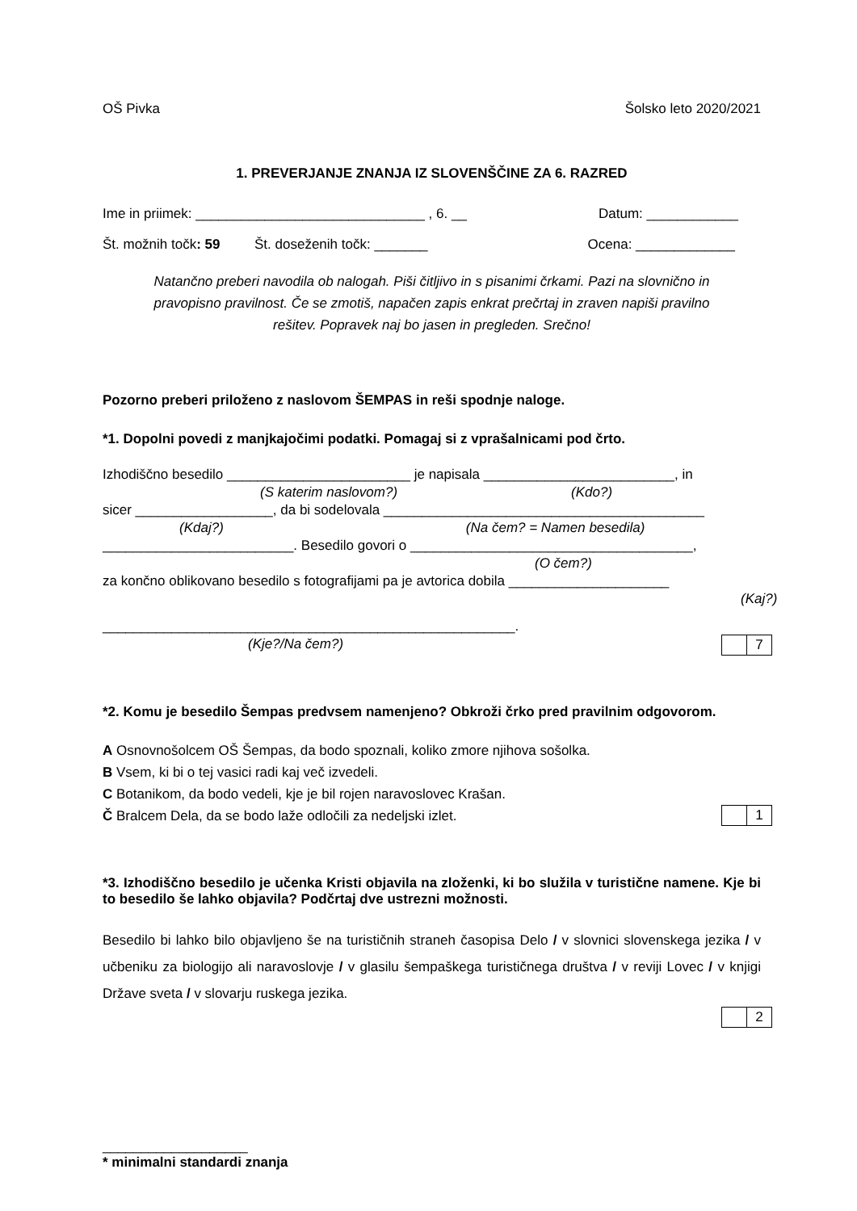OŠ Pivka Šolsko leto 2020/2021
1. PREVERJANJE ZNANJA IZ SLOVENŠČINE ZA 6. RAZRED
Ime in priimek: ______________________________ , 6. __ Datum: ____________
Št. možnih točk: 59 Št. doseženih točk: _______ Ocena: _____________
Natančno preberi navodila ob nalogah. Piši čitljivo in s pisanimi črkami. Pazi na slovnično in pravopisno pravilnost. Če se zmotiš, napačen zapis enkrat prečrtaj in zraven napiši pravilno rešitev. Popravek naj bo jasen in pregleden. Srečno!
Pozorno preberi priloženo z naslovom ŠEMPAS in reši spodnje naloge.
*1. Dopolni povedi z manjkajočimi podatki. Pomagaj si z vprašalnicami pod črto.
Izhodiščno besedilo ________________________ je napisala _________________________, in
(S katerim naslovom?) (Kdo?)
sicer __________________, da bi sodelovala __________________________________________
(Kdaj?) (Na čem? = Namen besedila)
_________________________. Besedilo govori o _____________________________________,
(O čem?)
za končno oblikovano besedilo s fotografijami pa je avtorica dobila _____________________
(Kaj?)
______________________________________________________.
(Kje?/Na čem?) 7
*2. Komu je besedilo Šempas predvsem namenjeno? Obkroži črko pred pravilnim odgovorom.
A Osnovnošolcem OŠ Šempas, da bodo spoznali, koliko zmore njihova sošolka.
B Vsem, ki bi o tej vasici radi kaj več izvedeli.
C Botanikom, da bodo vedeli, kje je bil rojen naravoslovec Krašan.
Č Bralcem Dela, da se bodo laže odločili za nedeljski izlet. 1
*3. Izhodiščno besedilo je učenka Kristi objavila na zloženki, ki bo služila v turistične namene. Kje bi to besedilo še lahko objavila? Podčrtaj dve ustrezni možnosti.
Besedilo bi lahko bilo objavljeno še na turističnih straneh časopisa Delo / v slovnici slovenskega jezika / v učbeniku za biologijo ali naravoslovje / v glasilu šempaškega turističnega društva / v reviji Lovec / v knjigi Države sveta / v slovarju ruskega jezika.
2
___________________
* minimalni standardi znanja